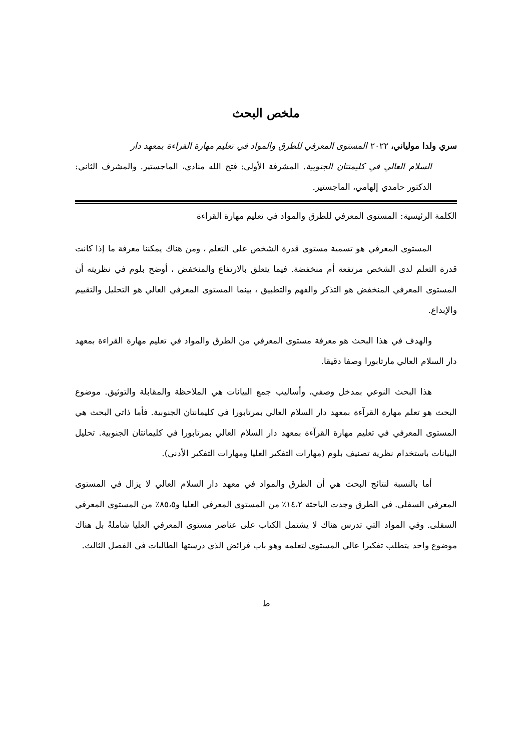ملخص البحث
سري ولدا مولياني، ٢٠٢٢ المستوى المعرفي للطرق والمواد في تعليم مهارة القراءة بمعهد دار
السلام العالي في كليمنتان الجنوبية. المشرفة الأولى: فتح الله منادي، الماجستير. والمشرف الثاني: الدكتور حامدي إلهامي، الماجستير.
الكلمة الرئيسية: المستوى المعرفي للطرق والمواد في تعليم مهارة القراءة
المستوى المعرفي هو تسمية مستوى قدرة الشخص على التعلم ، ومن هناك يمكننا معرفة ما إذا كانت قدرة التعلم لدى الشخص مرتفعة أم منخفضة. فيما يتعلق بالارتفاع والمنخفض ، أوضح بلوم في نظريته أن المستوى المعرفي المنخفض هو التذكر والفهم والتطبيق ، بينما المستوى المعرفي العالي هو التحليل والتقييم والإبداع.
والهدف في هذا البحث هو معرفة مستوى المعرفي من الطرق والمواد في تعليم مهارة القراءة بمعهد دار السلام العالي مارتابورا وصفا دقيقا.
هذا البحث النوعي بمدخل وصفي، وأساليب جمع البيانات هي الملاحظة والمقابلة والتوثيق. موضوع البحث هو تعلم مهارة القرآءة بمعهد دار السلام العالي بمرتابورا في كليمانتان الجنوبية. فأما ذاتي البحث هي المستوى المعرفي في تعليم مهارة القرآءة بمعهد دار السلام العالي بمرتابورا في كليمانتان الجنوبية. تحليل البيانات باستخدام نظرية تصنيف بلوم (مهارات التفكير العليا ومهارات التفكير الأدنى).
أما بالنسبة لنتائج البحث هي أن الطرق والمواد في معهد دار السلام العالي لا يزال في المستوى المعرفي السفلى. في الطرق وجدت الباحثة ١٤،٢٪ من المستوى المعرفي العليا و٨٥،٥٪ من المستوى المعرفي السفلى. وفي المواد التي تدرس هناك لا يشتمل الكتاب على عناصر مستوى المعرفي العليا شاملةً بل هناك موضوع واحد يتطلب تفكيرا عالي المستوى لتعلمه وهو باب فرائض الذي درستها الطالبات في الفصل الثالث.
ط